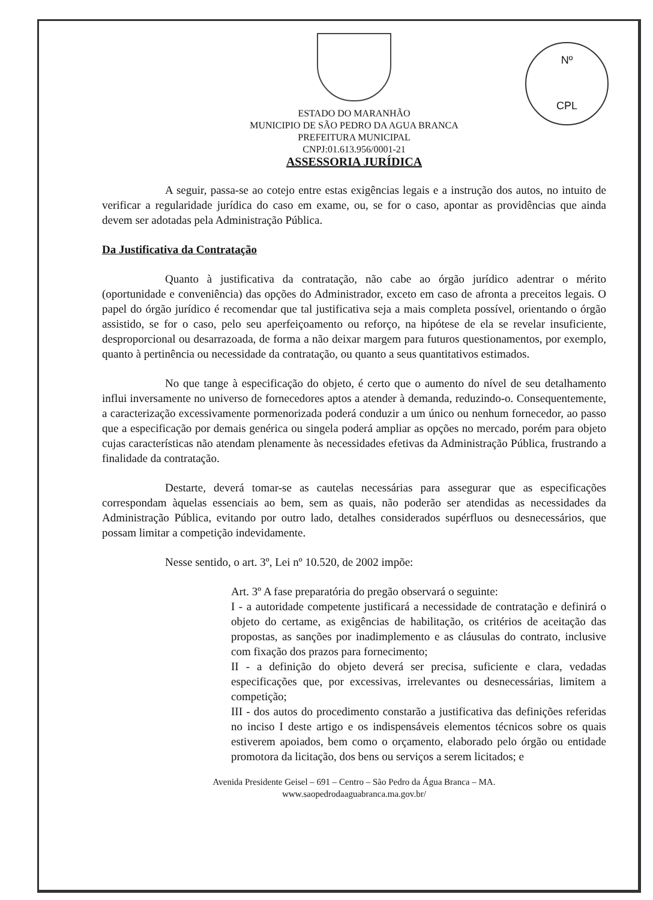Nº
CPL
ESTADO DO MARANHÃO
MUNICIPIO DE SÃO PEDRO DA AGUA BRANCA
PREFEITURA MUNICIPAL
CNPJ:01.613.956/0001-21
ASSESSORIA JURÍDICA
A seguir, passa-se ao cotejo entre estas exigências legais e a instrução dos autos, no intuito de verificar a regularidade jurídica do caso em exame, ou, se for o caso, apontar as providências que ainda devem ser adotadas pela Administração Pública.
Da Justificativa da Contratação
Quanto à justificativa da contratação, não cabe ao órgão jurídico adentrar o mérito (oportunidade e conveniência) das opções do Administrador, exceto em caso de afronta a preceitos legais. O papel do órgão jurídico é recomendar que tal justificativa seja a mais completa possível, orientando o órgão assistido, se for o caso, pelo seu aperfeiçoamento ou reforço, na hipótese de ela se revelar insuficiente, desproporcional ou desarrazoada, de forma a não deixar margem para futuros questionamentos, por exemplo, quanto à pertinência ou necessidade da contratação, ou quanto a seus quantitativos estimados.
No que tange à especificação do objeto, é certo que o aumento do nível de seu detalhamento influi inversamente no universo de fornecedores aptos a atender à demanda, reduzindo-o. Consequentemente, a caracterização excessivamente pormenorizada poderá conduzir a um único ou nenhum fornecedor, ao passo que a especificação por demais genérica ou singela poderá ampliar as opções no mercado, porém para objeto cujas características não atendam plenamente às necessidades efetivas da Administração Pública, frustrando a finalidade da contratação.
Destarte, deverá tomar-se as cautelas necessárias para assegurar que as especificações correspondam àquelas essenciais ao bem, sem as quais, não poderão ser atendidas as necessidades da Administração Pública, evitando por outro lado, detalhes considerados supérfluos ou desnecessários, que possam limitar a competição indevidamente.
Nesse sentido, o art. 3º, Lei nº 10.520, de 2002 impõe:
Art. 3º A fase preparatória do pregão observará o seguinte:
I - a autoridade competente justificará a necessidade de contratação e definirá o objeto do certame, as exigências de habilitação, os critérios de aceitação das propostas, as sanções por inadimplemento e as cláusulas do contrato, inclusive com fixação dos prazos para fornecimento;
II - a definição do objeto deverá ser precisa, suficiente e clara, vedadas especificações que, por excessivas, irrelevantes ou desnecessárias, limitem a competição;
III - dos autos do procedimento constarão a justificativa das definições referidas no inciso I deste artigo e os indispensáveis elementos técnicos sobre os quais estiverem apoiados, bem como o orçamento, elaborado pelo órgão ou entidade promotora da licitação, dos bens ou serviços a serem licitados; e
Avenida Presidente Geisel – 691 – Centro – São Pedro da Água Branca – MA.
www.saopedrodaaguabranca.ma.gov.br/